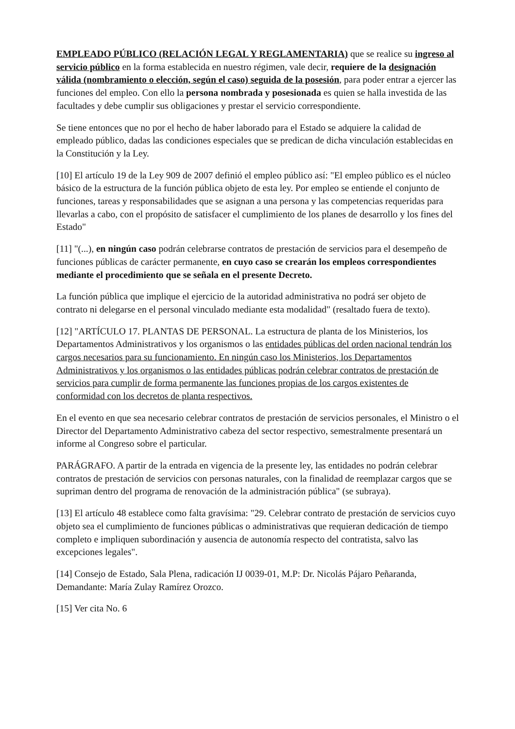EMPLEADO PÚBLICO (RELACIÓN LEGAL Y REGLAMENTARIA) que se realice su ingreso al servicio público en la forma establecida en nuestro régimen, vale decir, requiere de la designación válida (nombramiento o elección, según el caso) seguida de la posesión, para poder entrar a ejercer las funciones del empleo. Con ello la persona nombrada y posesionada es quien se halla investida de las facultades y debe cumplir sus obligaciones y prestar el servicio correspondiente.
Se tiene entonces que no por el hecho de haber laborado para el Estado se adquiere la calidad de empleado público, dadas las condiciones especiales que se predican de dicha vinculación establecidas en la Constitución y la Ley.
[10] El artículo 19 de la Ley 909 de 2007 definió el empleo público así: "El empleo público es el núcleo básico de la estructura de la función pública objeto de esta ley. Por empleo se entiende el conjunto de funciones, tareas y responsabilidades que se asignan a una persona y las competencias requeridas para llevarlas a cabo, con el propósito de satisfacer el cumplimiento de los planes de desarrollo y los fines del Estado"
[11] "(...), en ningún caso podrán celebrarse contratos de prestación de servicios para el desempeño de funciones públicas de carácter permanente, en cuyo caso se crearán los empleos correspondientes mediante el procedimiento que se señala en el presente Decreto.
La función pública que implique el ejercicio de la autoridad administrativa no podrá ser objeto de contrato ni delegarse en el personal vinculado mediante esta modalidad" (resaltado fuera de texto).
[12] "ARTÍCULO 17. PLANTAS DE PERSONAL. La estructura de planta de los Ministerios, los Departamentos Administrativos y los organismos o las entidades públicas del orden nacional tendrán los cargos necesarios para su funcionamiento. En ningún caso los Ministerios, los Departamentos Administrativos y los organismos o las entidades públicas podrán celebrar contratos de prestación de servicios para cumplir de forma permanente las funciones propias de los cargos existentes de conformidad con los decretos de planta respectivos.
En el evento en que sea necesario celebrar contratos de prestación de servicios personales, el Ministro o el Director del Departamento Administrativo cabeza del sector respectivo, semestralmente presentará un informe al Congreso sobre el particular.
PARÁGRAFO. A partir de la entrada en vigencia de la presente ley, las entidades no podrán celebrar contratos de prestación de servicios con personas naturales, con la finalidad de reemplazar cargos que se supriman dentro del programa de renovación de la administración pública" (se subraya).
[13] El artículo 48 establece como falta gravísima: "29. Celebrar contrato de prestación de servicios cuyo objeto sea el cumplimiento de funciones públicas o administrativas que requieran dedicación de tiempo completo e impliquen subordinación y ausencia de autonomía respecto del contratista, salvo las excepciones legales".
[14] Consejo de Estado, Sala Plena, radicación IJ 0039-01, M.P: Dr. Nicolás Pájaro Peñaranda, Demandante: María Zulay Ramírez Orozco.
[15] Ver cita No. 6